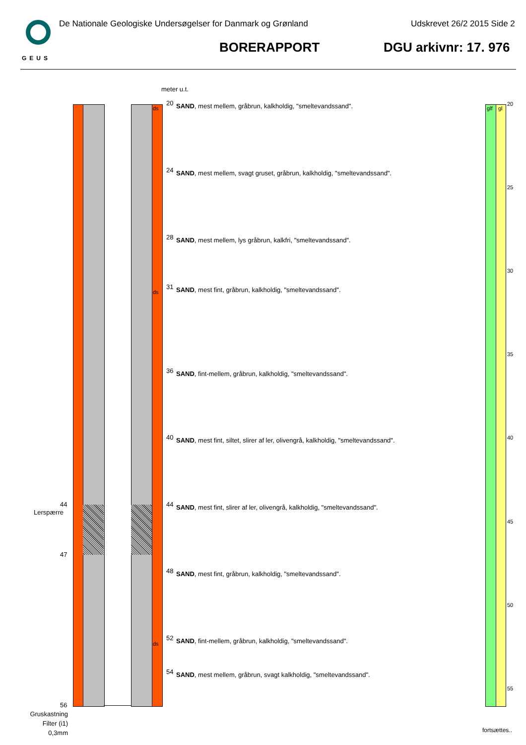GEUS
De Nationale Geologiske Undersøgelser for Danmark og Grønland Udskrevet 26/2 2015 Side 2
BORERAPPORT DGU arkivnr: 17. 976
meter u.t.
ds
ds
ds
44
Lerspærre
47
56
Gruskastning Filter (i1) 0,3mm
20 SAND, mest mellem, gråbrun, kalkholdig, "smeltevandssand".
24 SAND, mest mellem, svagt gruset, gråbrun, kalkholdig, "smeltevandssand".
28 SAND, mest mellem, lys gråbrun, kalkfri, "smeltevandssand".
31 SAND, mest fint, gråbrun, kalkholdig, "smeltevandssand".
36 SAND, fint-mellem, gråbrun, kalkholdig, "smeltevandssand".
40 SAND, mest fint, siltet, slirer af ler, olivengrå, kalkholdig, "smeltevandssand".
44 SAND, mest fint, slirer af ler, olivengrå, kalkholdig, "smeltevandssand".
48 SAND, mest fint, gråbrun, kalkholdig, "smeltevandssand".
52 SAND, fint-mellem, gråbrun, kalkholdig, "smeltevandssand".
54 SAND, mest mellem, gråbrun, svagt kalkholdig, "smeltevandssand".
glf gl
20
25
30
35
40
45
50
55
fortsættes..